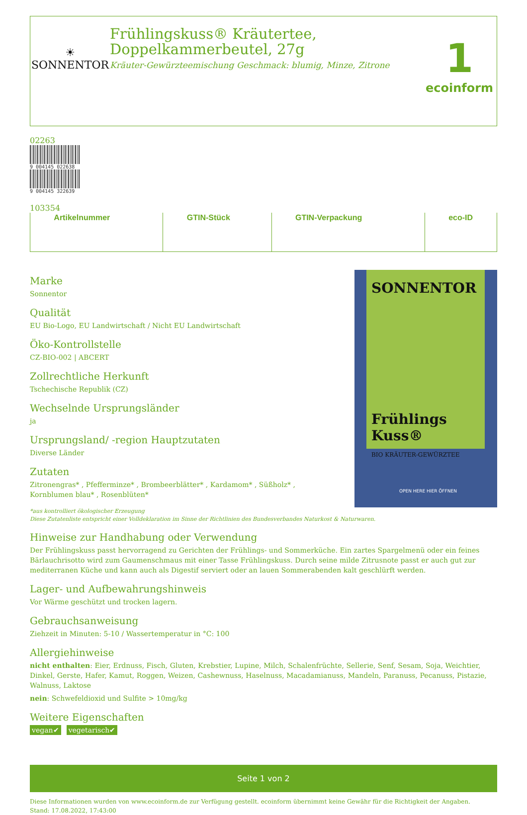☀
SONNENTOR
Frühlingskuss® Kräutertee,
Doppelkammerbeutel, 27g
Kräuter-Gewürzteemischung Geschmack: blumig, Minze, Zitrone
1
ecoinform
| | Artikelnummer | | GTIN-Stück | | GTIN-Verpackung | | eco-ID |
Marke
Sonnentor
Qualität
EU Bio-Logo, EU Landwirtschaft / Nicht EU Landwirtschaft
Öko-Kontrollstelle
CZ-BIO-002 | ABCERT
Zollrechtliche Herkunft
Tschechische Republik (CZ)
Wechselnde Ursprungsländer
ja
Ursprungsland/ -region Hauptzutaten
Diverse Länder
Zutaten
Zitronengras* , Pfefferminze* , Brombeerblätter* , Kardamom* , Süßholz* ,
Kornblumen blau* , Rosenblüten*
SONNENTOR
Frühlings
Kuss®
BIO KRÄUTER-GEWÜRZTEE
OPEN HERE HIER ÖFFNEN
*aus kontrolliert ökologischer Erzeugung
Diese Zutatenliste entspricht einer Volldeklaration im Sinne der Richtlinien des Bundesverbandes Naturkost & Naturwaren.
Hinweise zur Handhabung oder Verwendung
Der Frühlingskuss passt hervorragend zu Gerichten der Frühlings- und Sommerküche. Ein zartes Spargelmenü oder ein feines Bärlauchrisotto wird zum Gaumenschmaus mit einer Tasse Frühlingskuss. Durch seine milde Zitrusnote passt er auch gut zur mediterranen Küche und kann auch als Digestif serviert oder an lauen Sommerabenden kalt geschlürft werden.
Lager- und Aufbewahrungshinweis
Vor Wärme geschützt und trocken lagern.
Gebrauchsanweisung
Ziehzeit in Minuten: 5-10 / Wassertemperatur in °C: 100
Allergiehinweise
nicht enthalten: Eier, Erdnuss, Fisch, Gluten, Krebstier, Lupine, Milch, Schalenfrüchte, Sellerie, Senf, Sesam, Soja, Weichtier, Dinkel, Gerste, Hafer, Kamut, Roggen, Weizen, Cashewnuss, Haselnuss, Macadamianuss, Mandeln, Paranuss, Pecanuss, Pistazie, Walnuss, Laktose
nein: Schwefeldioxid und Sulfite > 10mg/kg
Weitere Eigenschaften
vegan✔ vegetarisch✔
Seite 1 von 2
Diese Informationen wurden von www.ecoinform.de zur Verfügung gestellt. ecoinform übernimmt keine Gewähr für die Richtigkeit der Angaben.
Stand: 17.08.2022, 17:43:00